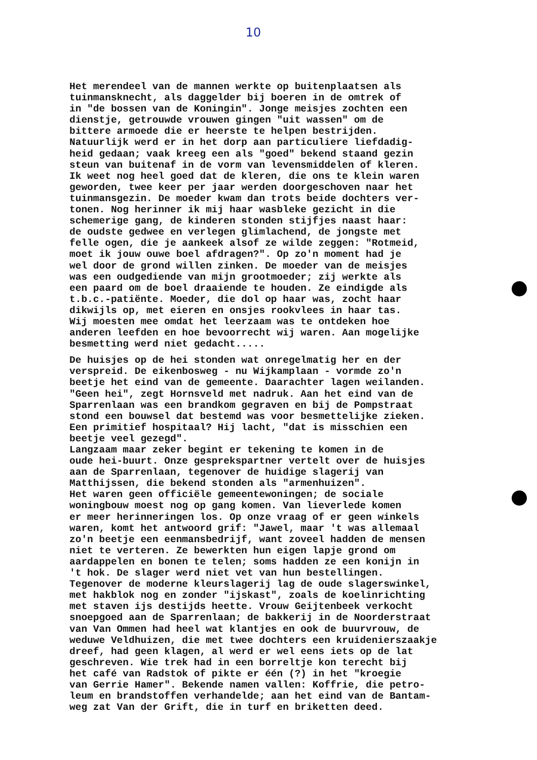10
Het merendeel van de mannen werkte op buitenplaatsen als tuinmansknecht, als daggelder bij boeren in de omtrek of in "de bossen van de Koningin". Jonge meisjes zochten een dienstje, getrouwde vrouwen gingen "uit wassen" om de bittere armoede die er heerste te helpen bestrijden. Natuurlijk werd er in het dorp aan particuliere liefdadig- heid gedaan; vaak kreeg een als "goed" bekend staand gezin steun van buitenaf in de vorm van levensmiddelen of kleren. Ik weet nog heel goed dat de kleren, die ons te klein waren geworden, twee keer per jaar werden doorgeschoven naar het tuinmansgezin. De moeder kwam dan trots beide dochters ver- tonen. Nog herinner ik mij haar wasbleke gezicht in die schemerige gang, de kinderen stonden stijfjes naast haar: de oudste gedwee en verlegen glimlachend, de jongste met felle ogen, die je aankeek alsof ze wilde zeggen: "Rotmeid, moet ik jouw ouwe boel afdragen?". Op zo'n moment had je wel door de grond willen zinken. De moeder van de meisjes was een oudgediende van mijn grootmoeder; zij werkte als een paard om de boel draaiende te houden. Ze eindigde als t.b.c.-patiënte. Moeder, die dol op haar was, zocht haar dikwijls op, met eieren en onsjes rookvlees in haar tas. Wij moesten mee omdat het leerzaam was te ontdeken hoe anderen leefden en hoe bevoorrecht wij waren. Aan mogelijke besmetting werd niet gedacht.....
De huisjes op de hei stonden wat onregelmatig her en der verspreid. De eikenbosweg - nu Wijkamplaan - vormde zo'n beetje het eind van de gemeente. Daarachter lagen weilanden. "Geen hei", zegt Hornsveld met nadruk. Aan het eind van de Sparrenlaan was een brandkom gegraven en bij de Pompstraat stond een bouwsel dat bestemd was voor besmettelijke zieken. Een primitief hospitaal? Hij lacht, "dat is misschien een beetje veel gezegd". Langzaam maar zeker begint er tekening te komen in de oude hei-buurt. Onze gesprekspartner vertelt over de huisjes aan de Sparrenlaan, tegenover de huidige slagerij van Matthijssen, die bekend stonden als "armenhuizen". Het waren geen officiële gemeentewoningen; de sociale woningbouw moest nog op gang komen. Van lieverlede komen er meer herinneringen los. Op onze vraag of er geen winkels waren, komt het antwoord grif: "Jawel, maar 't was allemaal zo'n beetje een eenmansbedrijf, want zoveel hadden de mensen niet te verteren. Ze bewerkten hun eigen lapje grond om aardappelen en bonen te telen; soms hadden ze een konijn in 't hok. De slager werd niet vet van hun bestellingen. Tegenover de moderne kleurslagerij lag de oude slagerswinkel, met hakblok nog en zonder "ijskast", zoals de koelinrichting met staven ijs destijds heette. Vrouw Geijtenbeek verkocht snoepgoed aan de Sparrenlaan; de bakkerij in de Noorderstraat van Van Ommen had heel wat klantjes en ook de buurvrouw, de weduwe Veldhuizen, die met twee dochters een kruidenierszaakje dreef, had geen klagen, al werd er wel eens iets op de lat geschreven. Wie trek had in een borreltje kon terecht bij het café van Radstok of pikte er één (?) in het "kroegie van Gerrie Hamer". Bekende namen vallen: Koffrie, die petro- leum en brandstoffen verhandelde; aan het eind van de Bantam- weg zat Van der Grift, die in turf en briketten deed.